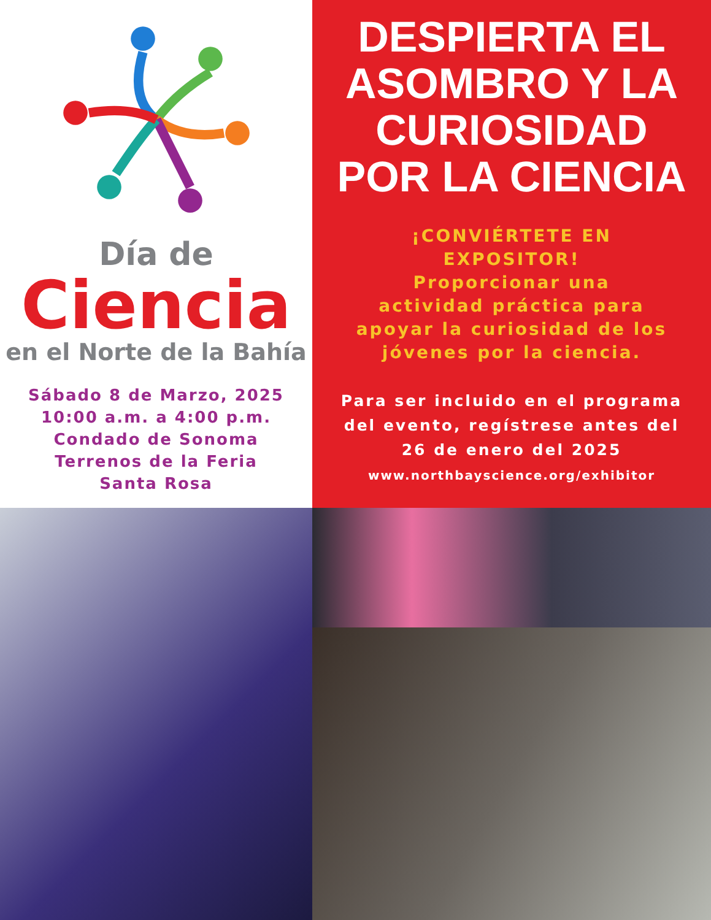Día de
Ciencia
en el Norte de la Bahía
Sábado 8 de Marzo, 2025
10:00 a.m. a 4:00 p.m.
Condado de Sonoma
Terrenos de la Feria
Santa Rosa
DESPIERTA EL ASOMBRO Y LA CURIOSIDAD POR LA CIENCIA
¡CONVIÉRTETE EN
EXPOSITOR!
Proporcionar una
actividad práctica para
apoyar la curiosidad de los
jóvenes por la ciencia.
Para ser incluido en el programa
del evento, regístrese antes del
26 de enero del 2025
www.northbayscience.org/exhibitor